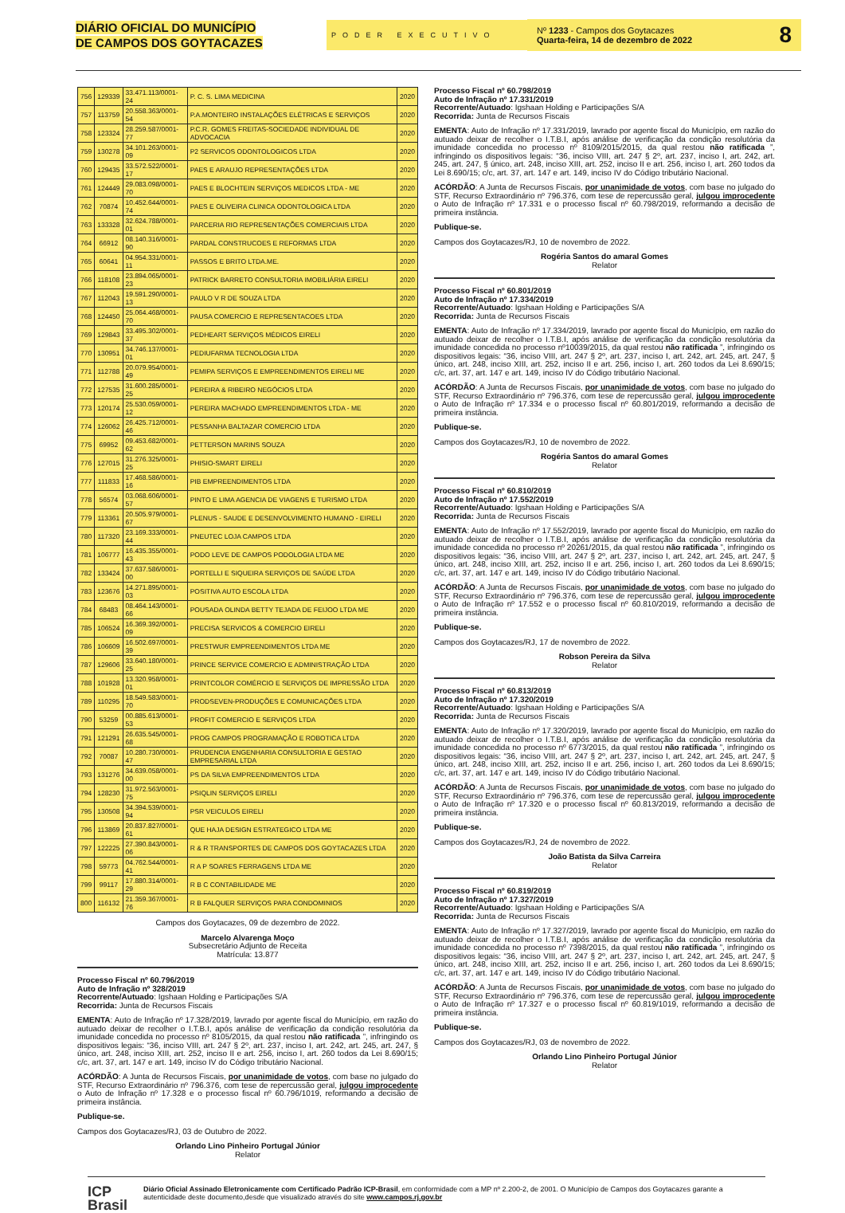DIÁRIO OFICIAL DO MUNICÍPIO
DE CAMPOS DOS GOYTACAZES
PODER EXECUTIVO
Nº 1233 - Campos dos Goytacazes
Quarta-feira, 14 de dezembro de 2022
8
| 756 | 129339 | 33.471.113/0001-24 | P. C. S. LIMA MEDICINA | 2020 |
| 757 | 113759 | 20.558.363/0001-54 | P.A.MONTEIRO INSTALAÇÕES ELÉTRICAS E SERVIÇOS | 2020 |
| 758 | 123324 | 28.259.587/0001-77 | P.C.R. GOMES FREITAS-SOCIEDADE INDIVIDUAL DE ADVOCACIA | 2020 |
| 759 | 130278 | 34.101.263/0001-09 | P2 SERVICOS ODONTOLOGICOS LTDA | 2020 |
| 760 | 129435 | 33.572.522/0001-17 | PAES E ARAUJO REPRESENTAÇÕES LTDA | 2020 |
| 761 | 124449 | 29.083.098/0001-70 | PAES E BLOCHTEIN SERVIÇOS MEDICOS LTDA - ME | 2020 |
| 762 | 70874 | 10.452.644/0001-74 | PAES E OLIVEIRA CLINICA ODONTOLOGICA LTDA | 2020 |
| 763 | 133328 | 32.624.788/0001-01 | PARCERIA RIO REPRESENTAÇÕES COMERCIAIS LTDA | 2020 |
| 764 | 66912 | 08.140.316/0001-90 | PARDAL CONSTRUCOES E REFORMAS LTDA | 2020 |
| 765 | 60641 | 04.954.331/0001-11 | PASSOS E BRITO LTDA.ME. | 2020 |
| 766 | 118108 | 23.894.065/0001-23 | PATRICK BARRETO CONSULTORIA IMOBILIÁRIA EIRELI | 2020 |
| 767 | 112043 | 19.591.290/0001-13 | PAULO V R DE SOUZA LTDA | 2020 |
| 768 | 124450 | 25.064.468/0001-70 | PAUSA COMERCIO E REPRESENTACOES LTDA | 2020 |
| 769 | 129843 | 33.495.302/0001-37 | PEDHEART SERVIÇOS MÉDICOS EIRELI | 2020 |
| 770 | 130951 | 34.746.137/0001-01 | PEDIUFARMA TECNOLOGIA LTDA | 2020 |
| 771 | 112788 | 20.079.954/0001-49 | PEMIPA SERVIÇOS E EMPREENDIMENTOS EIRELI ME | 2020 |
| 772 | 127535 | 31.600.285/0001-25 | PEREIRA & RIBEIRO NEGÓCIOS LTDA | 2020 |
| 773 | 120174 | 25.530.059/0001-12 | PEREIRA MACHADO EMPREENDIMENTOS LTDA - ME | 2020 |
| 774 | 126062 | 26.425.712/0001-46 | PESSANHA BALTAZAR COMERCIO LTDA | 2020 |
| 775 | 69952 | 09.453.682/0001-62 | PETTERSON MARINS SOUZA | 2020 |
| 776 | 127015 | 31.276.325/0001-25 | PHISIO-SMART EIRELI | 2020 |
| 777 | 111833 | 17.468.586/0001-16 | PIB EMPREENDIMENTOS LTDA | 2020 |
| 778 | 56574 | 03.068.606/0001-57 | PINTO E LIMA AGENCIA DE VIAGENS E TURISMO LTDA | 2020 |
| 779 | 113361 | 20.505.979/0001-67 | PLENUS - SAUDE E DESENVOLVIMENTO HUMANO - EIRELI | 2020 |
| 780 | 117320 | 23.169.333/0001-44 | PNEUTEC LOJA CAMPOS LTDA | 2020 |
| 781 | 106777 | 16.435.355/0001-43 | PODO LEVE DE CAMPOS PODOLOGIA LTDA ME | 2020 |
| 782 | 133424 | 37.637.586/0001-00 | PORTELLI E SIQUEIRA SERVIÇOS DE SAÚDE LTDA | 2020 |
| 783 | 123676 | 14.271.895/0001-03 | POSITIVA AUTO ESCOLA LTDA | 2020 |
| 784 | 68483 | 08.464.143/0001-66 | POUSADA OLINDA BETTY TEJADA DE FEIJOO LTDA ME | 2020 |
| 785 | 106524 | 16.369.392/0001-09 | PRECISA SERVICOS & COMERCIO EIRELI | 2020 |
| 786 | 106609 | 16.502.697/0001-39 | PRESTWUR EMPREENDIMENTOS LTDA ME | 2020 |
| 787 | 129606 | 33.640.180/0001-25 | PRINCE SERVICE COMERCIO E ADMINISTRAÇÃO LTDA | 2020 |
| 788 | 101928 | 13.320.958/0001-01 | PRINTCOLOR COMÉRCIO E SERVIÇOS DE IMPRESSÃO LTDA | 2020 |
| 789 | 110295 | 18.549.583/0001-70 | PRODSEVEN-PRODUÇÕES E COMUNICAÇÕES LTDA | 2020 |
| 790 | 53259 | 00.885.613/0001-53 | PROFIT COMERCIO E SERVIÇOS LTDA | 2020 |
| 791 | 121291 | 26.635.545/0001-68 | PROG CAMPOS PROGRAMAÇÃO E ROBOTICA LTDA | 2020 |
| 792 | 70087 | 10.280.730/0001-47 | PRUDENCIA ENGENHARIA CONSULTORIA E GESTAO EMPRESARIAL LTDA | 2020 |
| 793 | 131276 | 34.639.058/0001-00 | PS DA SILVA EMPREENDIMENTOS LTDA | 2020 |
| 794 | 128230 | 31.972.563/0001-75 | PSIQLIN SERVIÇOS EIRELI | 2020 |
| 795 | 130508 | 34.394.539/0001-94 | PSR VEICULOS EIRELI | 2020 |
| 796 | 113869 | 20.837.827/0001-61 | QUE HAJA DESIGN ESTRATEGICO LTDA ME | 2020 |
| 797 | 122225 | 27.390.843/0001-06 | R & R TRANSPORTES DE CAMPOS DOS GOYTACAZES LTDA | 2020 |
| 798 | 59773 | 04.762.544/0001-41 | R A P SOARES FERRAGENS LTDA ME | 2020 |
| 799 | 99117 | 17.880.314/0001-29 | R B C CONTABILIDADE ME | 2020 |
| 800 | 116132 | 21.359.367/0001-76 | R B FALQUER SERVIÇOS PARA CONDOMINIOS | 2020 |
Campos dos Goytacazes, 09 de dezembro de 2022.
Marcelo Alvarenga Moço
Subsecretário Adjunto de Receita
Matrícula: 13.877
Processo Fiscal nº 60.796/2019
Auto de Infração nº 328/2019
Recorrente/Autuado: Igshaan Holding e Participações S/A
Recorrida: Junta de Recursos Fiscais
EMENTA: Auto de Infração nº 17.328/2019, lavrado por agente fiscal do Município, em razão do autuado deixar de recolher o I.T.B.I, após análise de verificação da condição resolutória da imunidade concedida no processo nº 8105/2015, da qual restou não ratificada ”, infringindo os dispositivos legais: “36, inciso VIII, art. 247 § 2º, art. 237, inciso I, art. 242, art. 245, art. 247, § único, art. 248, inciso XIII, art. 252, inciso II e art. 256, inciso I, art. 260 todos da Lei 8.690/15; c/c, art. 37, art. 147 e art. 149, inciso IV do Código tributário Nacional.
ACÓRDÃO: A Junta de Recursos Fiscais, por unanimidade de votos, com base no julgado do STF, Recurso Extraordinário nº 796.376, com tese de repercussão geral, julgou improcedente o Auto de Infração nº 17.328 e o processo fiscal nº 60.796/1019, reformando a decisão de primeira instância.
Publique-se.
Campos dos Goytacazes/RJ, 03 de Outubro de 2022.
Orlando Lino Pinheiro Portugal Júnior
Relator
Processo Fiscal nº 60.798/2019
Auto de Infração nº 17.331/2019
Recorrente/Autuado: Igshaan Holding e Participações S/A
Recorrida: Junta de Recursos Fiscais
EMENTA: Auto de Infração nº 17.331/2019, lavrado por agente fiscal do Município, em razão do autuado deixar de recolher o I.T.B.I, após análise de verificação da condição resolutória da imunidade concedida no processo nº 8109/2015/2015, da qual restou não ratificada ”, infringindo os dispositivos legais: “36, inciso VIII, art. 247 § 2º, art. 237, inciso I, art. 242, art. 245, art. 247, § único, art. 248, inciso XIII, art. 252, inciso II e art. 256, inciso I, art. 260 todos da Lei 8.690/15; c/c, art. 37, art. 147 e art. 149, inciso IV do Código tributário Nacional.
ACÓRDÃO: A Junta de Recursos Fiscais, por unanimidade de votos, com base no julgado do STF, Recurso Extraordinário nº 796.376, com tese de repercussão geral, julgou improcedente o Auto de Infração nº 17.331 e o processo fiscal nº 60.798/2019, reformando a decisão de primeira instância.
Publique-se.
Campos dos Goytacazes/RJ, 10 de novembro de 2022.
Rogéria Santos do amaral Gomes
Relator
Processo Fiscal nº 60.801/2019
Auto de Infração nº 17.334/2019
Recorrente/Autuado: Igshaan Holding e Participações S/A
Recorrida: Junta de Recursos Fiscais
EMENTA: Auto de Infração nº 17.334/2019, lavrado por agente fiscal do Município, em razão do autuado deixar de recolher o I.T.B.I, após análise de verificação da condição resolutória da imunidade concedida no processo nº10039/2015, da qual restou não ratificada ”, infringindo os dispositivos legais: “36, inciso VIII, art. 247 § 2º, art. 237, inciso I, art. 242, art. 245, art. 247, § único, art. 248, inciso XIII, art. 252, inciso II e art. 256, inciso I, art. 260 todos da Lei 8.690/15; c/c, art. 37, art. 147 e art. 149, inciso IV do Código tributário Nacional.
ACÓRDÃO: A Junta de Recursos Fiscais, por unanimidade de votos, com base no julgado do STF, Recurso Extraordinário nº 796.376, com tese de repercussão geral, julgou improcedente o Auto de Infração nº 17.334 e o processo fiscal nº 60.801/2019, reformando a decisão de primeira instância.
Publique-se.
Campos dos Goytacazes/RJ, 10 de novembro de 2022.
Rogéria Santos do amaral Gomes
Relator
Processo Fiscal nº 60.810/2019
Auto de Infração nº 17.552/2019
Recorrente/Autuado: Igshaan Holding e Participações S/A
Recorrida: Junta de Recursos Fiscais
EMENTA: Auto de Infração nº 17.552/2019, lavrado por agente fiscal do Município, em razão do autuado deixar de recolher o I.T.B.I, após análise de verificação da condição resolutória da imunidade concedida no processo nº 20261/2015, da qual restou não ratificada ”, infringindo os dispositivos legais: “36, inciso VIII, art. 247 § 2º, art. 237, inciso I, art. 242, art. 245, art. 247, § único, art. 248, inciso XIII, art. 252, inciso II e art. 256, inciso I, art. 260 todos da Lei 8.690/15; c/c, art. 37, art. 147 e art. 149, inciso IV do Código tributário Nacional.
ACÓRDÃO: A Junta de Recursos Fiscais, por unanimidade de votos, com base no julgado do STF, Recurso Extraordinário nº 796.376, com tese de repercussão geral, julgou improcedente o Auto de Infração nº 17.552 e o processo fiscal nº 60.810/2019, reformando a decisão de primeira instância.
Publique-se.
Campos dos Goytacazes/RJ, 17 de novembro de 2022.
Robson Pereira da Silva
Relator
Processo Fiscal nº 60.813/2019
Auto de Infração nº 17.320/2019
Recorrente/Autuado: Igshaan Holding e Participações S/A
Recorrida: Junta de Recursos Fiscais
EMENTA: Auto de Infração nº 17.320/2019, lavrado por agente fiscal do Município, em razão do autuado deixar de recolher o I.T.B.I, após análise de verificação da condição resolutória da imunidade concedida no processo nº 6773/2015, da qual restou não ratificada ”, infringindo os dispositivos legais: “36, inciso VIII, art. 247 § 2º, art. 237, inciso I, art. 242, art. 245, art. 247, § único, art. 248, inciso XIII, art. 252, inciso II e art. 256, inciso I, art. 260 todos da Lei 8.690/15; c/c, art. 37, art. 147 e art. 149, inciso IV do Código tributário Nacional.
ACÓRDÃO: A Junta de Recursos Fiscais, por unanimidade de votos, com base no julgado do STF, Recurso Extraordinário nº 796.376, com tese de repercussão geral, julgou improcedente o Auto de Infração nº 17.320 e o processo fiscal nº 60.813/2019, reformando a decisão de primeira instância.
Publique-se.
Campos dos Goytacazes/RJ, 24 de novembro de 2022.
João Batista da Silva Carreira
Relator
Processo Fiscal nº 60.819/2019
Auto de Infração nº 17.327/2019
Recorrente/Autuado: Igshaan Holding e Participações S/A
Recorrida: Junta de Recursos Fiscais
EMENTA: Auto de Infração nº 17.327/2019, lavrado por agente fiscal do Município, em razão do autuado deixar de recolher o I.T.B.I, após análise de verificação da condição resolutória da imunidade concedida no processo nº 7398/2015, da qual restou não ratificada ”, infringindo os dispositivos legais: “36, inciso VIII, art. 247 § 2º, art. 237, inciso I, art. 242, art. 245, art. 247, § único, art. 248, inciso XIII, art. 252, inciso II e art. 256, inciso I, art. 260 todos da Lei 8.690/15; c/c, art. 37, art. 147 e art. 149, inciso IV do Código tributário Nacional.
ACÓRDÃO: A Junta de Recursos Fiscais, por unanimidade de votos, com base no julgado do STF, Recurso Extraordinário nº 796.376, com tese de repercussão geral, julgou improcedente o Auto de Infração nº 17.327 e o processo fiscal nº 60.819/1019, reformando a decisão de primeira instância.
Publique-se.
Campos dos Goytacazes/RJ, 03 de novembro de 2022.
Orlando Lino Pinheiro Portugal Júnior
Relator
ICP
Brasil
Diário Oficial Assinado Eletronicamente com Certificado Padrão ICP-Brasil, em conformidade com a MP nº 2.200-2, de 2001. O Município de Campos dos Goytacazes garante a autenticidade deste documento,desde que visualizado através do site www.campos.rj.gov.br